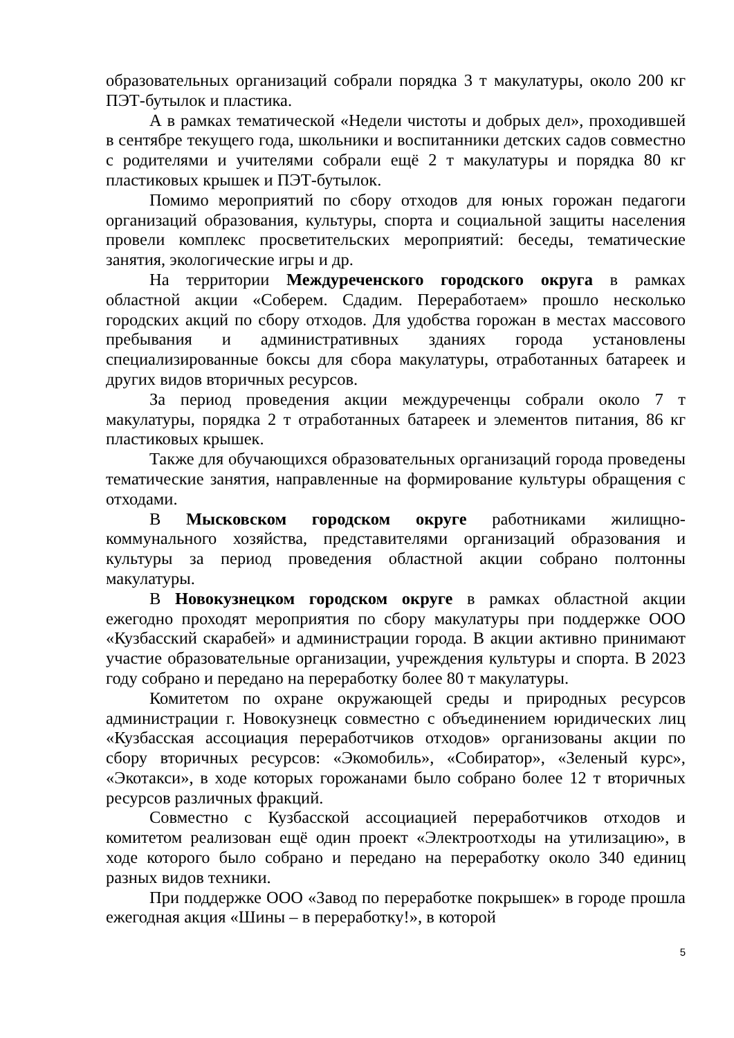образовательных организаций собрали порядка 3 т макулатуры, около 200 кг ПЭТ-бутылок и пластика.
А в рамках тематической «Недели чистоты и добрых дел», проходившей в сентябре текущего года, школьники и воспитанники детских садов совместно с родителями и учителями собрали ещё 2 т макулатуры и порядка 80 кг пластиковых крышек и ПЭТ-бутылок.
Помимо мероприятий по сбору отходов для юных горожан педагоги организаций образования, культуры, спорта и социальной защиты населения провели комплекс просветительских мероприятий: беседы, тематические занятия, экологические игры и др.
На территории Междуреченского городского округа в рамках областной акции «Соберем. Сдадим. Переработаем» прошло несколько городских акций по сбору отходов. Для удобства горожан в местах массового пребывания и административных зданиях города установлены специализированные боксы для сбора макулатуры, отработанных батареек и других видов вторичных ресурсов.
За период проведения акции междуреченцы собрали около 7 т макулатуры, порядка 2 т отработанных батареек и элементов питания, 86 кг пластиковых крышек.
Также для обучающихся образовательных организаций города проведены тематические занятия, направленные на формирование культуры обращения с отходами.
В Мысковском городском округе работниками жилищно-коммунального хозяйства, представителями организаций образования и культуры за период проведения областной акции собрано полтонны макулатуры.
В Новокузнецком городском округе в рамках областной акции ежегодно проходят мероприятия по сбору макулатуры при поддержке ООО «Кузбасский скарабей» и администрации города. В акции активно принимают участие образовательные организации, учреждения культуры и спорта. В 2023 году собрано и передано на переработку более 80 т макулатуры.
Комитетом по охране окружающей среды и природных ресурсов администрации г. Новокузнецк совместно с объединением юридических лиц «Кузбасская ассоциация переработчиков отходов» организованы акции по сбору вторичных ресурсов: «Экомобиль», «Собиратор», «Зеленый курс», «Экотакси», в ходе которых горожанами было собрано более 12 т вторичных ресурсов различных фракций.
Совместно с Кузбасской ассоциацией переработчиков отходов и комитетом реализован ещё один проект «Электроотходы на утилизацию», в ходе которого было собрано и передано на переработку около 340 единиц разных видов техники.
При поддержке ООО «Завод по переработке покрышек» в городе прошла ежегодная акция «Шины – в переработку!», в которой
5